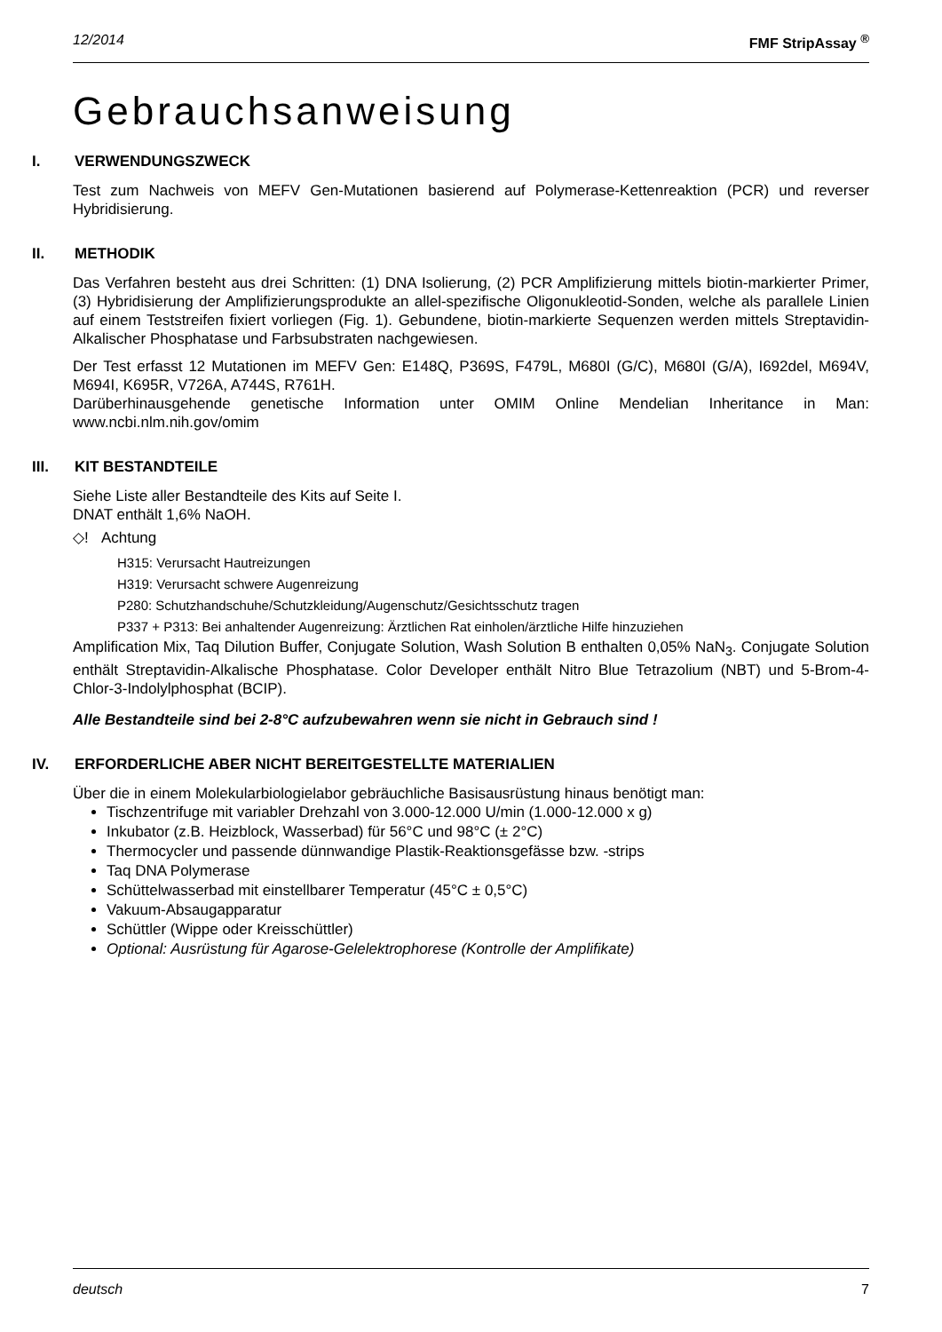12/2014 FMF StripAssay <sup>®</sup>
Gebrauchsanweisung
I. VERWENDUNGSZWECK
Test zum Nachweis von MEFV Gen-Mutationen basierend auf Polymerase-Kettenreaktion (PCR) und reverser Hybridisierung.
II. METHODIK
Das Verfahren besteht aus drei Schritten: (1) DNA Isolierung, (2) PCR Amplifizierung mittels biotin-markierter Primer, (3) Hybridisierung der Amplifizierungsprodukte an allel-spezifische Oligonukleotid-Sonden, welche als parallele Linien auf einem Teststreifen fixiert vorliegen (Fig. 1). Gebundene, biotin-markierte Sequenzen werden mittels Streptavidin-Alkalischer Phosphatase und Farbsubstraten nachgewiesen.
Der Test erfasst 12 Mutationen im MEFV Gen: E148Q, P369S, F479L, M680I (G/C), M680I (G/A), I692del, M694V, M694I, K695R, V726A, A744S, R761H.
Darüberhinausgehende genetische Information unter OMIM Online Mendelian Inheritance in Man: www.ncbi.nlm.nih.gov/omim
III. KIT BESTANDTEILE
Siehe Liste aller Bestandteile des Kits auf Seite I.
DNAT enthält 1,6% NaOH.
◇! Achtung
H315: Verursacht Hautreizungen
H319: Verursacht schwere Augenreizung
P280: Schutzhandschuhe/Schutzkleidung/Augenschutz/Gesichtsschutz tragen
P337 + P313: Bei anhaltender Augenreizung: Ärztlichen Rat einholen/ärztliche Hilfe hinzuziehen
Amplification Mix, Taq Dilution Buffer, Conjugate Solution, Wash Solution B enthalten 0,05% NaN<sub>3</sub>. Conjugate Solution enthält Streptavidin-Alkalische Phosphatase. Color Developer enthält Nitro Blue Tetrazolium (NBT) und 5-Brom-4-Chlor-3-Indolylphosphat (BCIP).
Alle Bestandteile sind bei 2-8°C aufzubewahren wenn sie nicht in Gebrauch sind !
IV. ERFORDERLICHE ABER NICHT BEREITGESTELLTE MATERIALIEN
Über die in einem Molekularbiologielabor gebräuchliche Basisausrüstung hinaus benötigt man:
Tischzentrifuge mit variabler Drehzahl von 3.000-12.000 U/min (1.000-12.000 x g)
Inkubator (z.B. Heizblock, Wasserbad) für 56°C und 98°C (± 2°C)
Thermocycler und passende dünnwandige Plastik-Reaktionsgefässe bzw. -strips
Taq DNA Polymerase
Schüttelwasserbad mit einstellbarer Temperatur (45°C ± 0,5°C)
Vakuum-Absaugapparatur
Schüttler (Wippe oder Kreisschüttler)
Optional: Ausrüstung für Agarose-Gelelektrophorese (Kontrolle der Amplifikate)
deutsch 7